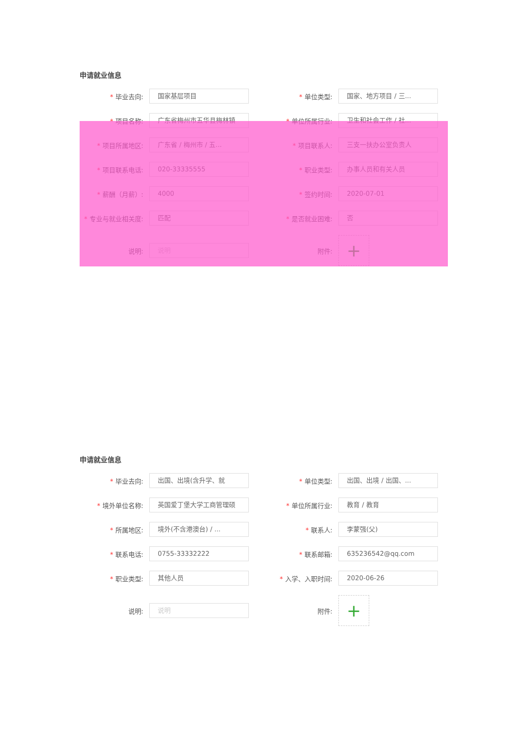申请就业信息
* 毕业去向:
国家基层项目
* 单位类型:
国家、地方项目 / 三...
* 项目名称:
广东省梅州市五华县梅林镇
* 单位所属行业:
卫生和社会工作 / 社...
* 项目所属地区:
广东省 / 梅州市 / 五...
* 项目联系人:
三支一扶办公室负责人
* 项目联系电话:
020-33335555
* 职业类型:
办事人员和有关人员
* 薪酬（月薪）:
4000
* 签约时间:
2020-07-01
* 专业与就业相关度:
匹配
* 是否就业困难:
否
说明:
说明
附件:
+
申请就业信息
* 毕业去向:
出国、出境(含升学、就
* 单位类型:
出国、出境 / 出国、...
* 境外单位名称:
英国爱丁堡大学工商管理硕
* 单位所属行业:
教育 / 教育
* 所属地区:
境外(不含港澳台) / ...
* 联系人:
李蒙强(父)
* 联系电话:
0755-33332222
* 联系邮箱:
635236542@qq.com
* 职业类型:
其他人员
* 入学、入职时间:
2020-06-26
说明:
说明
附件:
+